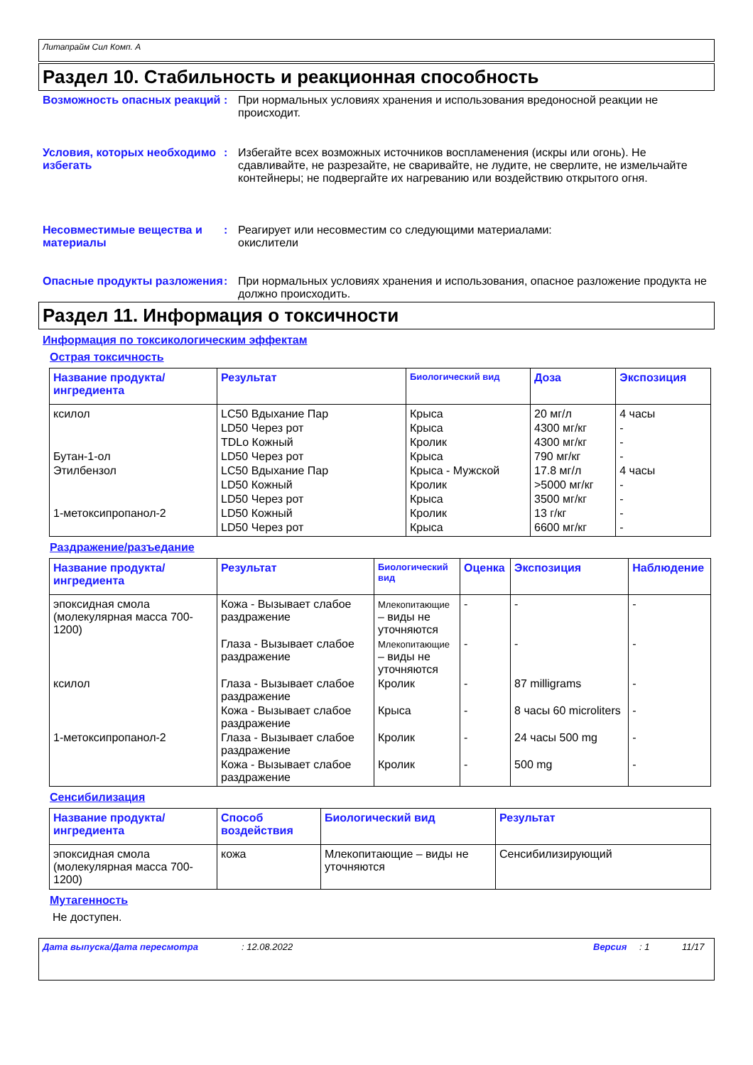Литапрайм Сил Комп. А
Раздел 10. Стабильность и реакционная способность
Возможность опасных реакций
: При нормальных условиях хранения и использования вредоносной реакции не происходит.
Условия, которых необходимо избегать
: Избегайте всех возможных источников воспламенения (искры или огонь). Не сдавливайте, не разрезайте, не сваривайте, не лудите, не сверлите, не измельчайте контейнеры; не подвергайте их нагреванию или воздействию открытого огня.
Несовместимые вещества и материалы
: Реагирует или несовместим со следующими материалами:
окислители
Опасные продукты разложения
: При нормальных условиях хранения и использования, опасное разложение продукта не должно происходить.
Раздел 11. Информация о токсичности
Информация по токсикологическим эффектам
Острая токсичность
| Название продукта/ ингредиента | Результат | Биологический вид | Доза | Экспозиция |
| --- | --- | --- | --- | --- |
| ксилол | LC50 Вдыхание Пар | Крыса | 20 мг/л | 4 часы |
| | LD50 Через рот | Крыса | 4300 мг/кг | - |
| | TDLo Кожный | Кролик | 4300 мг/кг | - |
| Бутан-1-ол | LD50 Через рот | Крыса | 790 мг/кг | - |
| Этилбензол | LC50 Вдыхание Пар | Крыса - Мужской | 17.8 мг/л | 4 часы |
| | LD50 Кожный | Кролик | >5000 мг/кг | - |
| | LD50 Через рот | Крыса | 3500 мг/кг | - |
| 1-метоксипропанол-2 | LD50 Кожный | Кролик | 13 г/кг | - |
| | LD50 Через рот | Крыса | 6600 мг/кг | - |
Раздражение/разъедание
| Название продукта/ ингредиента | Результат | Биологический вид | Оценка | Экспозиция | Наблюдение |
| --- | --- | --- | --- | --- | --- |
| эпоксидная смола (молекулярная масса 700-1200) | Кожа - Вызывает слабое раздражение | Млекопитающие – виды не уточняются | - | - | - |
| | Глаза - Вызывает слабое раздражение | Млекопитающие – виды не уточняются | - | - | - |
| ксилол | Глаза - Вызывает слабое раздражение | Кролик | - | 87 milligrams | - |
| | Кожа - Вызывает слабое раздражение | Крыса | - | 8 часы 60 microliters | - |
| 1-метоксипропанол-2 | Глаза - Вызывает слабое раздражение | Кролик | - | 24 часы 500 mg | - |
| | Кожа - Вызывает слабое раздражение | Кролик | - | 500 mg | - |
Сенсибилизация
| Название продукта/ ингредиента | Способ воздействия | Биологический вид | Результат |
| --- | --- | --- | --- |
| эпоксидная смола (молекулярная масса 700-1200) | кожа | Млекопитающие – виды не уточняются | Сенсибилизирующий |
Мутагенность
Не доступен.
Дата выпуска/Дата пересмотра: 12.08.2022 Версия: 1 11/17